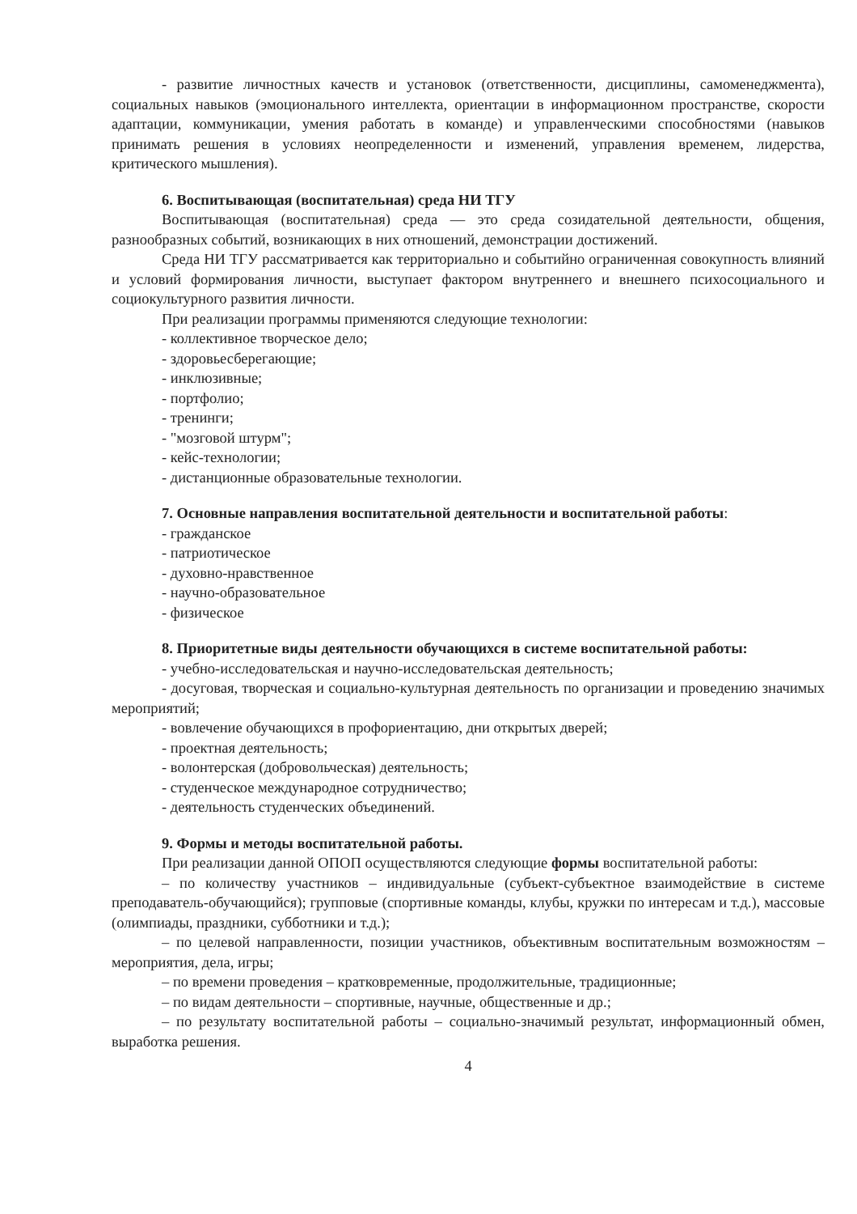- развитие личностных качеств и установок (ответственности, дисциплины, самоменеджмента), социальных навыков (эмоционального интеллекта, ориентации в информационном пространстве, скорости адаптации, коммуникации, умения работать в команде) и управленческими способностями (навыков принимать решения в условиях неопределенности и изменений, управления временем, лидерства, критического мышления).
6. Воспитывающая (воспитательная) среда НИ ТГУ
Воспитывающая (воспитательная) среда — это среда созидательной деятельности, общения, разнообразных событий, возникающих в них отношений, демонстрации достижений.
Среда НИ ТГУ рассматривается как территориально и событийно ограниченная совокупность влияний и условий формирования личности, выступает фактором внутреннего и внешнего психосоциального и социокультурного развития личности.
При реализации программы применяются следующие технологии:
- коллективное творческое дело;
- здоровьесберегающие;
- инклюзивные;
- портфолио;
- тренинги;
- "мозговой штурм";
- кейс-технологии;
- дистанционные образовательные технологии.
7. Основные направления воспитательной деятельности и воспитательной работы:
- гражданское
- патриотическое
- духовно-нравственное
- научно-образовательное
- физическое
8. Приоритетные виды деятельности обучающихся в системе воспитательной работы:
- учебно-исследовательская и научно-исследовательская деятельность;
- досуговая, творческая и социально-культурная деятельность по организации и проведению значимых мероприятий;
- вовлечение обучающихся в профориентацию, дни открытых дверей;
- проектная деятельность;
- волонтерская (добровольческая) деятельность;
- студенческое международное сотрудничество;
- деятельность студенческих объединений.
9. Формы и методы воспитательной работы.
При реализации данной ОПОП осуществляются следующие формы воспитательной работы:
– по количеству участников – индивидуальные (субъект-субъектное взаимодействие в системе преподаватель-обучающийся); групповые (спортивные команды, клубы, кружки по интересам и т.д.), массовые (олимпиады, праздники, субботники и т.д.);
– по целевой направленности, позиции участников, объективным воспитательным возможностям – мероприятия, дела, игры;
– по времени проведения – кратковременные, продолжительные, традиционные;
– по видам деятельности – спортивные, научные, общественные и др.;
– по результату воспитательной работы – социально-значимый результат, информационный обмен, выработка решения.
4